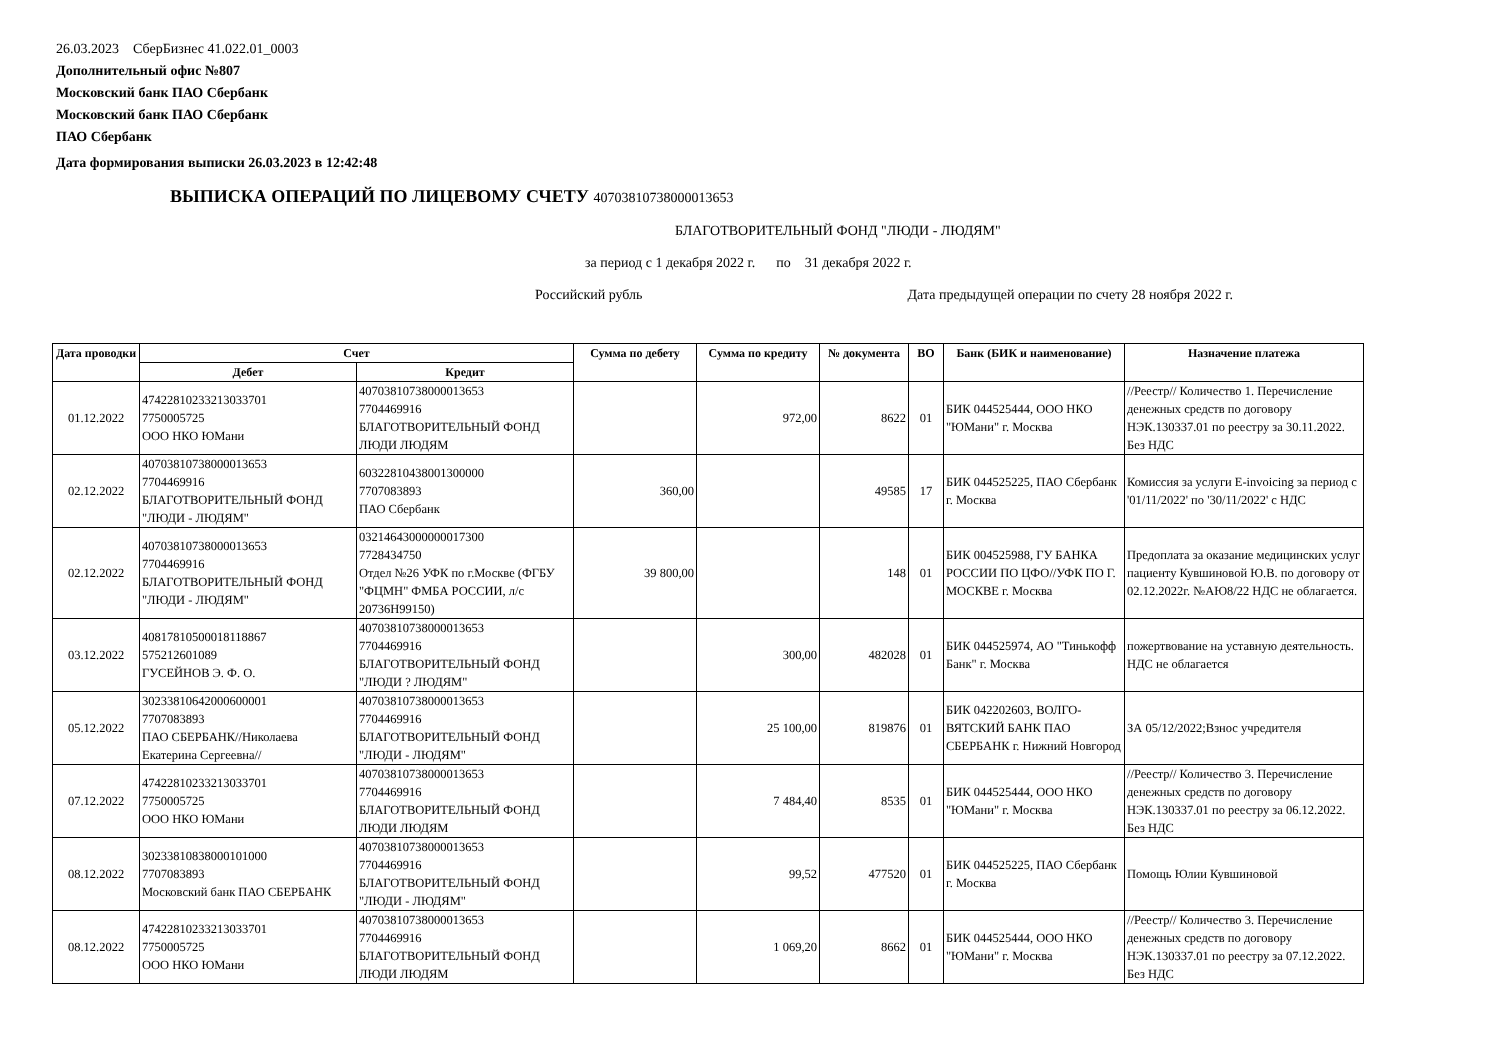26.03.2023 СберБизнес 41.022.01_0003
Дополнительный офис №807
Московский банк ПАО Сбербанк
Московский банк ПАО Сбербанк
ПАО Сбербанк
Дата формирования выписки 26.03.2023 в 12:42:48
ВЫПИСКА ОПЕРАЦИЙ ПО ЛИЦЕВОМУ СЧЕТУ 40703810738000013653
БЛАГОТВОРИТЕЛЬНЫЙ ФОНД "ЛЮДИ - ЛЮДЯМ"
за период с 1 декабря 2022 г. по 31 декабря 2022 г.
Российский рубль Дата предыдущей операции по счету 28 ноября 2022 г.
| Дата проводки | Счет | | Сумма по дебету | Сумма по кредиту | № документа | ВО | Банк (БИК и наименование) | Назначение платежа |
| --- | --- | --- | --- | --- | --- | --- | --- | --- |
| | Дебет | Кредит | | | | | | |
| 01.12.2022 | 47422810233213033701 7750005725 ООО НКО ЮМани | 40703810738000013653 7704469916 БЛАГОТВОРИТЕЛЬНЫЙ ФОНД ЛЮДИ ЛЮДЯМ | | 972,00 | 8622 | 01 | БИК 044525444, ООО НКО "ЮМани" г. Москва | //Реестр// Количество 1. Перечисление денежных средств по договору НЭК.130337.01 по реестру за 30.11.2022. Без НДС |
| 02.12.2022 | 40703810738000013653 7704469916 БЛАГОТВОРИТЕЛЬНЫЙ ФОНД "ЛЮДИ - ЛЮДЯМ" | 60322810438001300000 7707083893 ПАО Сбербанк | 360,00 | | 49585 | 17 | БИК 044525225, ПАО Сбербанк г. Москва | Комиссия за услуги E-invoicing за период с '01/11/2022' по '30/11/2022' с НДС |
| 02.12.2022 | 40703810738000013653 7704469916 БЛАГОТВОРИТЕЛЬНЫЙ ФОНД "ЛЮДИ - ЛЮДЯМ" | 03214643000000017300 7728434750 Отдел №26 УФК по г.Москве (ФГБУ "ФЦМН" ФМБА РОССИИ, л/с 20736Н99150) | 39 800,00 | | 148 | 01 | БИК 004525988, ГУ БАНКА РОССИИ ПО ЦФО//УФК ПО Г. МОСКВЕ г. Москва | Предоплата за оказание медицинских услуг пациенту Кувшиновой Ю.В. по договору от 02.12.2022г. №АЮ8/22 НДС не облагается. |
| 03.12.2022 | 40817810500018118867 575212601089 ГУСЕЙНОВ Э. Ф. О. | 40703810738000013653 7704469916 БЛАГОТВОРИТЕЛЬНЫЙ ФОНД "ЛЮДИ ? ЛЮДЯМ" | | 300,00 | 482028 | 01 | БИК 044525974, АО "Тинькофф Банк" г. Москва | пожертвование на уставную деятельность. НДС не облагается |
| 05.12.2022 | 30233810642000600001 7707083893 ПАО СБЕРБАНК//Николаева Екатерина Сергеевна// | 40703810738000013653 7704469916 БЛАГОТВОРИТЕЛЬНЫЙ ФОНД "ЛЮДИ - ЛЮДЯМ" | | 25 100,00 | 819876 | 01 | БИК 042202603, ВОЛГО-ВЯТСКИЙ БАНК ПАО СБЕРБАНК г. Нижний Новгород | ЗА 05/12/2022;Взнос учредителя |
| 07.12.2022 | 47422810233213033701 7750005725 ООО НКО ЮМани | 40703810738000013653 7704469916 БЛАГОТВОРИТЕЛЬНЫЙ ФОНД ЛЮДИ ЛЮДЯМ | | 7 484,40 | 8535 | 01 | БИК 044525444, ООО НКО "ЮМани" г. Москва | //Реестр// Количество 3. Перечисление денежных средств по договору НЭК.130337.01 по реестру за 06.12.2022. Без НДС |
| 08.12.2022 | 30233810838000101000 7707083893 Московский банк ПАО СБЕРБАНК | 40703810738000013653 7704469916 БЛАГОТВОРИТЕЛЬНЫЙ ФОНД "ЛЮДИ - ЛЮДЯМ" | | 99,52 | 477520 | 01 | БИК 044525225, ПАО Сбербанк г. Москва | Помощь Юлии Кувшиновой |
| 08.12.2022 | 47422810233213033701 7750005725 ООО НКО ЮМани | 40703810738000013653 7704469916 БЛАГОТВОРИТЕЛЬНЫЙ ФОНД ЛЮДИ ЛЮДЯМ | | 1 069,20 | 8662 | 01 | БИК 044525444, ООО НКО "ЮМани" г. Москва | //Реестр// Количество 3. Перечисление денежных средств по договору НЭК.130337.01 по реестру за 07.12.2022. Без НДС |